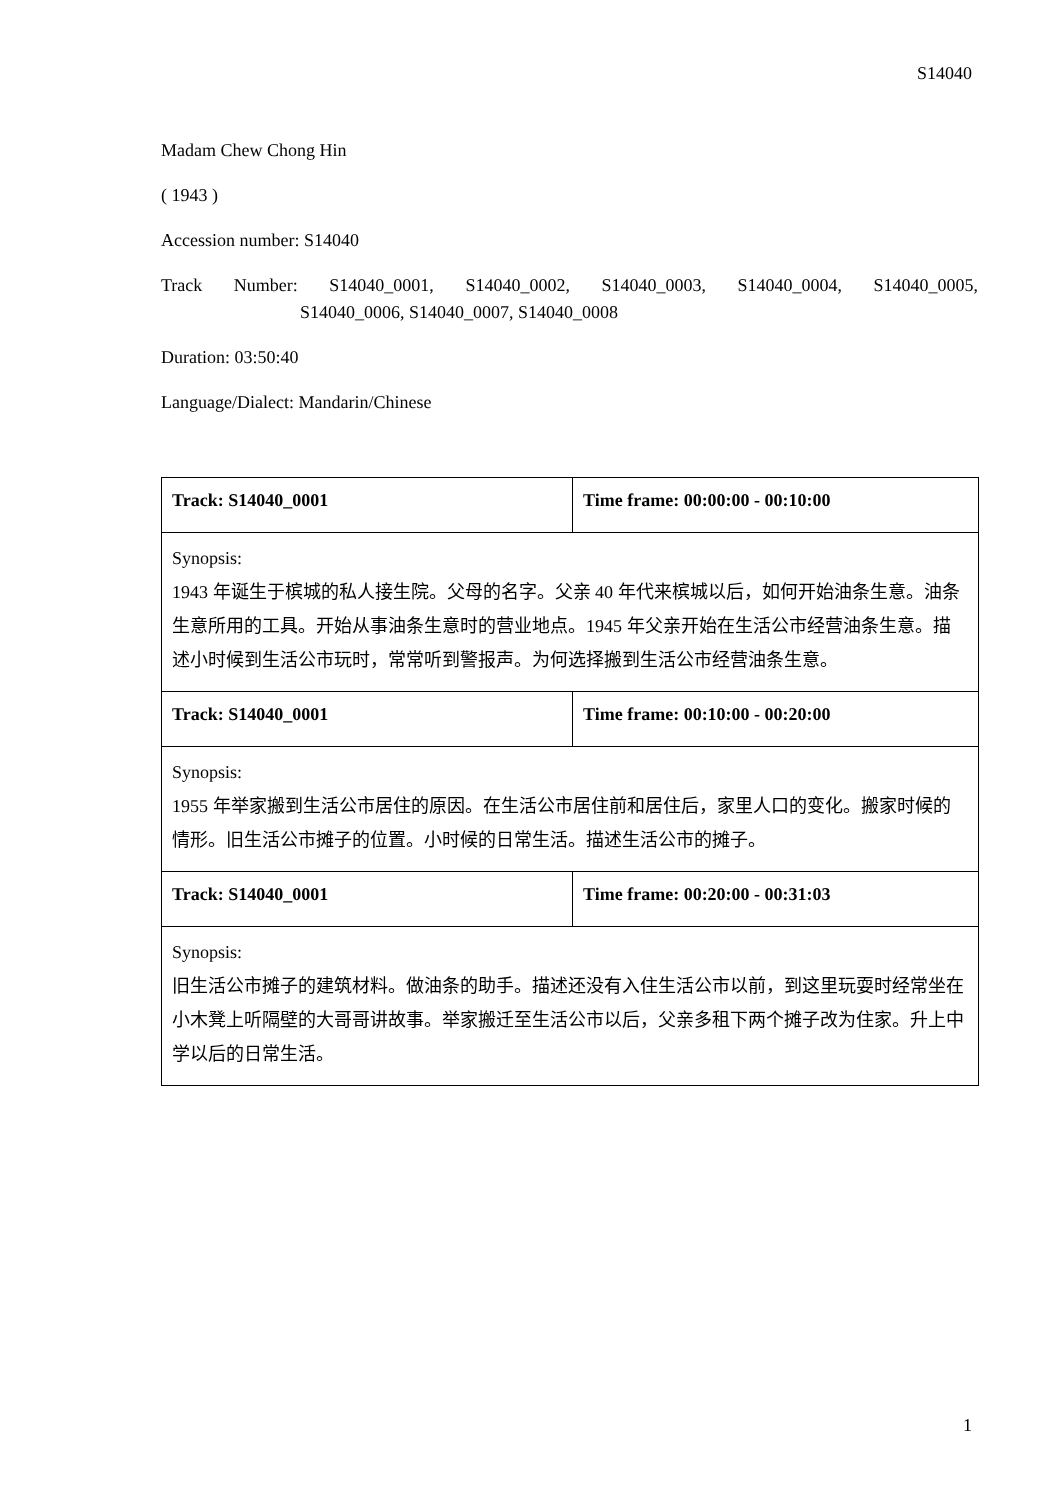S14040
Madam Chew Chong Hin
( 1943 )
Accession number: S14040
Track Number: S14040_0001, S14040_0002, S14040_0003, S14040_0004, S14040_0005,
S14040_0006, S14040_0007, S14040_0008
Duration: 03:50:40
Language/Dialect: Mandarin/Chinese
| Track: S14040_0001 | Time frame: 00:00:00 - 00:10:00 |
| Synopsis: 1943 年诞生于槟城的私人接生院。父母的名字。父亲 40 年代来槟城以后，如何开始油条生意。油条生意所用的工具。开始从事油条生意时的营业地点。1945 年父亲开始在生活公市经营油条生意。描述小时候到生活公市玩时，常常听到警报声。为何选择搬到生活公市经营油条生意。 | |
| Track: S14040_0001 | Time frame: 00:10:00 - 00:20:00 |
| Synopsis: 1955 年举家搬到生活公市居住的原因。在生活公市居住前和居住后，家里人口的变化。搬家时候的情形。旧生活公市摊子的位置。小时候的日常生活。描述生活公市的摊子。 | |
| Track: S14040_0001 | Time frame: 00:20:00 - 00:31:03 |
| Synopsis: 旧生活公市摊子的建筑材料。做油条的助手。描述还没有入住生活公市以前，到这里玩耍时经常坐在小木凳上听隔壁的大哥哥讲故事。举家搬迁至生活公市以后，父亲多租下两个摊子改为住家。升上中学以后的日常生活。 | |
1